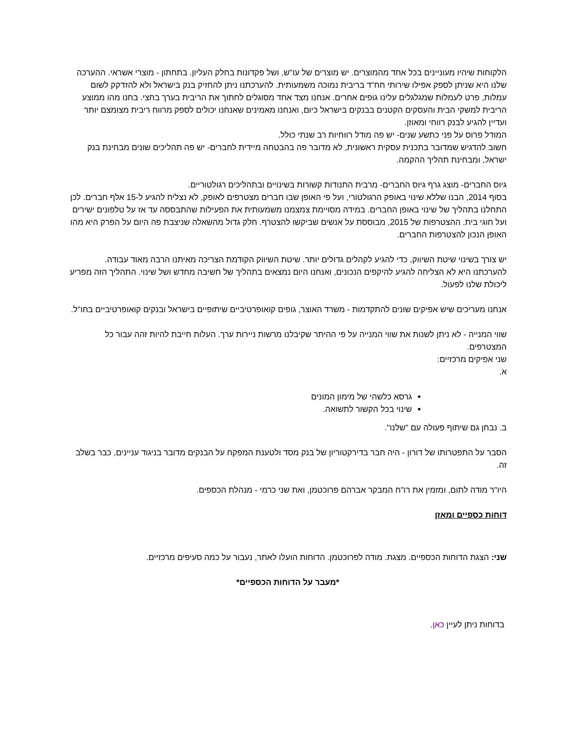הלקוחות שיהיו מעוניינים בכל אחד מהמוצרים. יש מוצרים של עו"ש, ושל פקדונות בחלק העליון. בתחתון - מוצרי אשראי. ההערכה שלנו היא שניתן לספק אפילו שירותי חח"ד בריבית נמוכה משמעותית. להערכתנו ניתן להחזיק בנק בישראל ולא להזדקק לשום עמלות, פרט לעמלות שמגלגלים עלינו גופים אחרים. אנחנו מצד אחד מסוגלים לחתוך את הריבית בערך בחצי. בחנו מהו ממוצע הריבית למשקי הבית והעסקים הקטנים בבנקים בישראל כיום, ואנחנו מאמינים שאנחנו יכולים לספק מרווח ריבית מצומצם יותר ועדיין להגיע לבנק רווחי ומאוזן.
המודל פרוס על פני כתשע שנים- יש פה מודל רווחיות רב שנתי כולל.
חשוב להדגיש שמדובר בתכנית עסקית ראשונית, לא מדובר פה בהבטחה מיידית לחברים- יש פה תהליכים שונים מבחינת בנק ישראל, ומבחינת תהליך ההקמה.
גיוס החברים- מוצג גרף גיוס החברים- מרבית התנודות קשורות בשינויים ובתהליכים רגולטוריים.
בסוף 2014, הבנו שללא שינוי באופק הרגולטורי, ועל פי האופן שבו חברים מצטרפים לאופק, לא נצליח להגיע ל-15 אלף חברים. לכן התחלנו בתהליך של שינוי באופן החברים. במידה מסויימת צמצמנו משמעותית את הפעילות שהתבססה עד אז על טלפונים ישירים ועל חוגי בית. ההצטרפות של 2015, מבוססת על אנשים שביקשו להצטרף. חלק גדול מהשאלה שניצבת פה היום על הפרק היא מהו האופן הנכון להצטרפות החברים.
יש צורך בשינוי שיטת השיווק, כדי להגיע לקהלים גדולים יותר. שיטת השיווק הקודמת הצריכה מאיתנו הרבה מאוד עבודה. להערכתנו היא לא הצליחה להגיע להיקפים הנכונים, ואנחנו היום נמצאים בתהליך של חשיבה מחדש ושל שינוי. התהליך הזה מפריע ליכולת שלנו לפעול.
אנחנו מעריכים שיש אפיקים שונים להתקדמות - משרד האוצר, גופים קואופרטיביים שיתופיים בישראל ובנקים קואופרטיביים בחו"ל.
שווי המנייה - לא ניתן לשנות את שווי המנייה על פי ההיתר שקיבלנו מרשות ניירות ערך. העלות חייבת להיות זהה עבור כל המצטרפים.
שני אפיקים מרכזיים:
א.
גרסא כלשהי של מימון המונים
שינוי בכל הקשור לתשואה.
ב. נבחן גם שיתוף פעולה עם "שלנו".
הסבר על התפטרותו של דורון - היה חבר בדירקטוריון של בנק מסד ולטענת המפקח על הבנקים מדובר בניגוד עניינים, כבר בשלב זה.
היו"ר מודה לתום, ומזמין את רו"ח המבקר אברהם פרוכטמן, ואת שני כרמי - מנהלת הכספים.
דוחות כספיים ומאזן
שני: הצגת הדוחות הכספיים. מצגת. מודה לפרוכטמן. הדוחות הועלו לאתר, נעבור על כמה סעיפים מרכזיים.
*מעבר על הדוחות הכספיים*
בדוחות ניתן לעיין כאן.